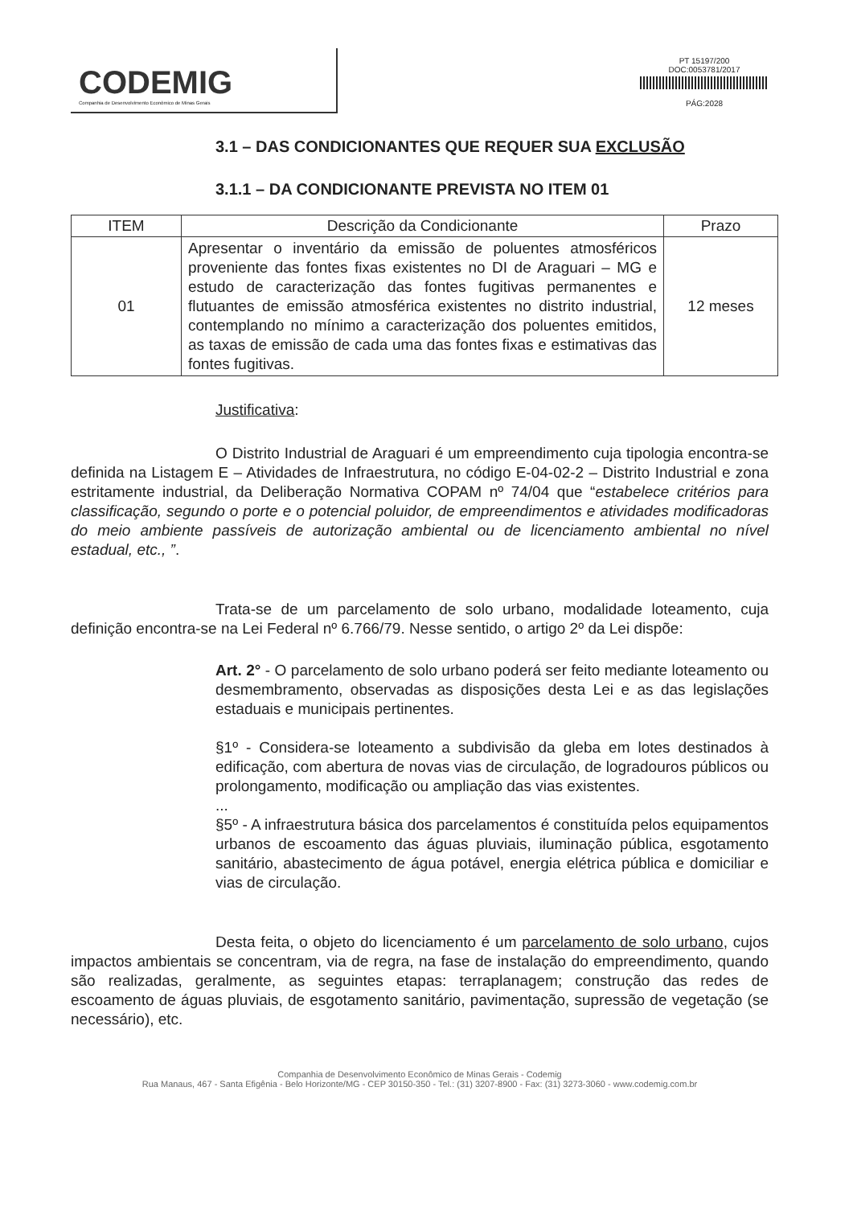CODEMIG
Companhia de Desenvolvimento Econômico de Minas Gerais
PT 15197/200
DOC:0053781/2017
PÁG:2028
3.1 – DAS CONDICIONANTES QUE REQUER SUA EXCLUSÃO
3.1.1 – DA CONDICIONANTE PREVISTA NO ITEM 01
| ITEM | Descrição da Condicionante | Prazo |
| --- | --- | --- |
| 01 | Apresentar o inventário da emissão de poluentes atmosféricos proveniente das fontes fixas existentes no DI de Araguari – MG e estudo de caracterização das fontes fugitivas permanentes e flutuantes de emissão atmosférica existentes no distrito industrial, contemplando no mínimo a caracterização dos poluentes emitidos, as taxas de emissão de cada uma das fontes fixas e estimativas das fontes fugitivas. | 12 meses |
Justificativa:
O Distrito Industrial de Araguari é um empreendimento cuja tipologia encontra-se definida na Listagem E – Atividades de Infraestrutura, no código E-04-02-2 – Distrito Industrial e zona estritamente industrial, da Deliberação Normativa COPAM nº 74/04 que “estabelece critérios para classificação, segundo o porte e o potencial poluidor, de empreendimentos e atividades modificadoras do meio ambiente passíveis de autorização ambiental ou de licenciamento ambiental no nível estadual, etc., ”.
Trata-se de um parcelamento de solo urbano, modalidade loteamento, cuja definição encontra-se na Lei Federal nº 6.766/79. Nesse sentido, o artigo 2º da Lei dispõe:
Art. 2° - O parcelamento de solo urbano poderá ser feito mediante loteamento ou desmembramento, observadas as disposições desta Lei e as das legislações estaduais e municipais pertinentes.
§1º - Considera-se loteamento a subdivisão da gleba em lotes destinados à edificação, com abertura de novas vias de circulação, de logradouros públicos ou prolongamento, modificação ou ampliação das vias existentes.
...
§5º - A infraestrutura básica dos parcelamentos é constituída pelos equipamentos urbanos de escoamento das águas pluviais, iluminação pública, esgotamento sanitário, abastecimento de água potável, energia elétrica pública e domiciliar e vias de circulação.
Desta feita, o objeto do licenciamento é um parcelamento de solo urbano, cujos impactos ambientais se concentram, via de regra, na fase de instalação do empreendimento, quando são realizadas, geralmente, as seguintes etapas: terraplanagem; construção das redes de escoamento de águas pluviais, de esgotamento sanitário, pavimentação, supressão de vegetação (se necessário), etc.
Companhia de Desenvolvimento Econômico de Minas Gerais - Codemig
Rua Manaus, 467 - Santa Efigênia - Belo Horizonte/MG - CEP 30150-350 - Tel.: (31) 3207-8900 - Fax: (31) 3273-3060 - www.codemig.com.br